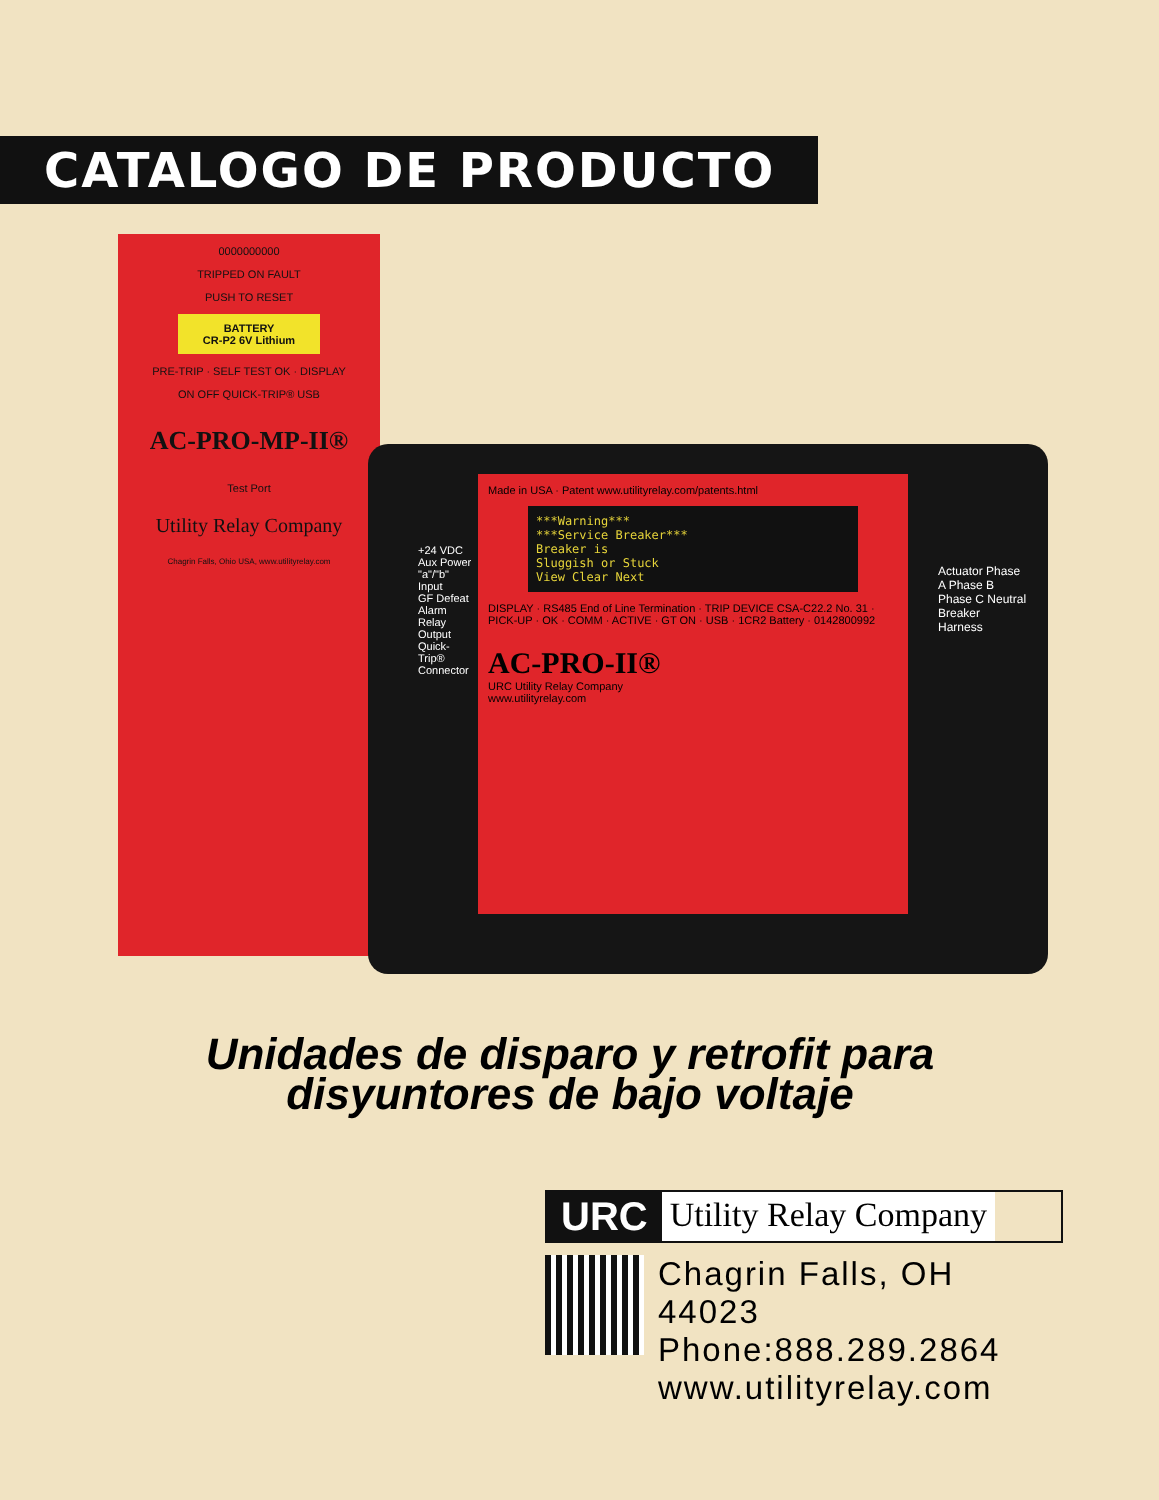CATALOGO DE PRODUCTO
0000000000
TRIPPED ON FAULT
PUSH TO RESET
BATTERY
CR-P2 6V Lithium
PRE-TRIP · SELF TEST OK · DISPLAY
ON OFF QUICK-TRIP® USB
AC-PRO-MP-II®
Test Port
Utility Relay Company
Chagrin Falls, Ohio USA, www.utilityrelay.com
Made in USA · Patent www.utilityrelay.com/patents.html
***Warning***
***Service Breaker***
Breaker is
Sluggish or Stuck
View Clear Next
DISPLAY · RS485 End of Line Termination · TRIP DEVICE CSA-C22.2 No. 31 · PICK-UP · OK · COMM · ACTIVE · GT ON · USB · 1CR2 Battery · 0142800992
AC-PRO-II®
URC Utility Relay Company
www.utilityrelay.com
+24 VDC Aux Power
"a"/"b" Input
GF Defeat
Alarm Relay Output
Quick-Trip® Connector
Actuator Phase A Phase B Phase C Neutral
Breaker Harness
Unidades de disparo y retrofit para disyuntores de bajo voltaje
URC Utility Relay Company
Chagrin Falls, OH 44023
Phone:888.289.2864
www.utilityrelay.com